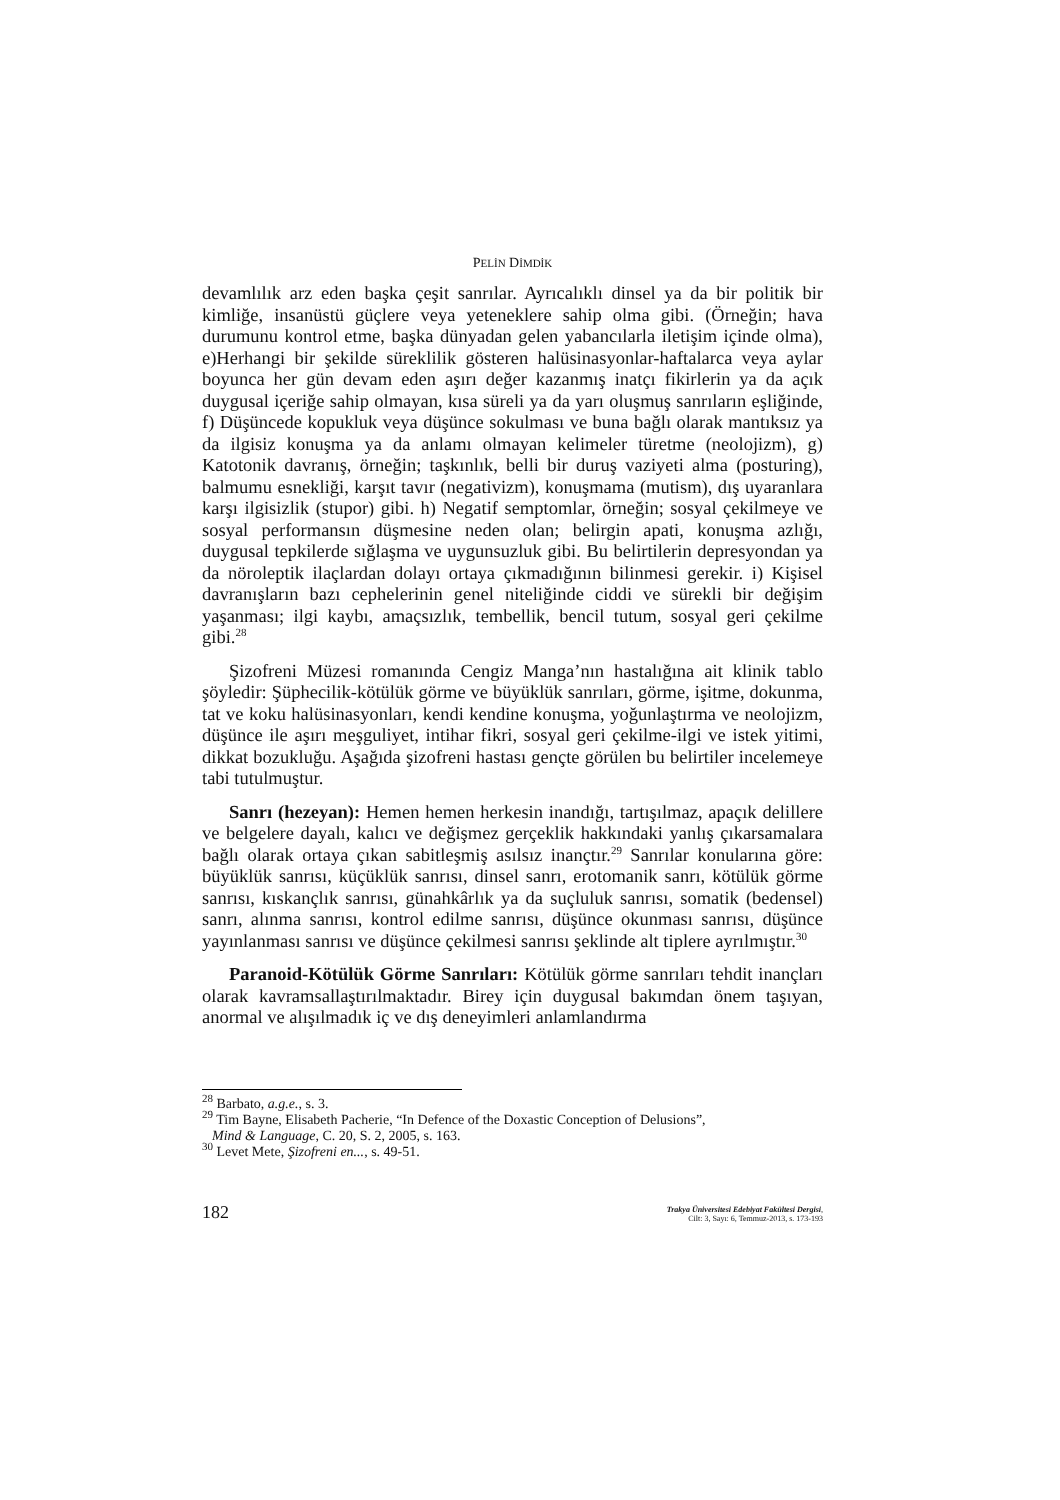PELİN DİMDİK
devamlılık arz eden başka çeşit sanrılar. Ayrıcalıklı dinsel ya da bir politik bir kimliğe, insanüstü güçlere veya yeteneklere sahip olma gibi. (Örneğin; hava durumunu kontrol etme, başka dünyadan gelen yabancılarla iletişim içinde olma), e)Herhangi bir şekilde süreklilik gösteren halüsinasyonlar-haftalarca veya aylar boyunca her gün devam eden aşırı değer kazanmış inatçı fikirlerin ya da açık duygusal içeriğe sahip olmayan, kısa süreli ya da yarı oluşmuş sanrıların eşliğinde, f) Düşüncede kopukluk veya düşünce sokulması ve buna bağlı olarak mantıksız ya da ilgisiz konuşma ya da anlamı olmayan kelimeler türetme (neolojizm), g) Katotonik davranış, örneğin; taşkınlık, belli bir duruş vaziyeti alma (posturing), balmumu esnekliği, karşıt tavır (negativizm), konuşmama (mutism), dış uyaranlara karşı ilgisizlik (stupor) gibi. h) Negatif semptomlar, örneğin; sosyal çekilmeye ve sosyal performansın düşmesine neden olan; belirgin apati, konuşma azlığı, duygusal tepkilerde sığlaşma ve uygunsuzluk gibi. Bu belirtilerin depresyondan ya da nöroleptik ilaçlardan dolayı ortaya çıkmadığının bilinmesi gerekir. i) Kişisel davranışların bazı cephelerinin genel niteliğinde ciddi ve sürekli bir değişim yaşanması; ilgi kaybı, amaçsızlık, tembellik, bencil tutum, sosyal geri çekilme gibi.<sup>28</sup>
Şizofreni Müzesi romanında Cengiz Manga’nın hastalığına ait klinik tablo şöyledir: Şüphecilik-kötülük görme ve büyüklük sanrıları, görme, işitme, dokunma, tat ve koku halüsinasyonları, kendi kendine konuşma, yoğunlaştırma ve neolojizm, düşünce ile aşırı meşguliyet, intihar fikri, sosyal geri çekilme-ilgi ve istek yitimi, dikkat bozukluğu. Aşağıda şizofreni hastası gençte görülen bu belirtiler incelemeye tabi tutulmuştur.
Sanrı (hezeyan): Hemen hemen herkesin inandığı, tartışılmaz, apaçık delillere ve belgelere dayalı, kalıcı ve değişmez gerçeklik hakkındaki yanlış çıkarsamalara bağlı olarak ortaya çıkan sabitleşmiş asılsız inançtır.<sup>29</sup> Sanrılar konularına göre: büyüklük sanrısı, küçüklük sanrısı, dinsel sanrı, erotomanik sanrı, kötülük görme sanrısı, kıskançlık sanrısı, günahkârlık ya da suçluluk sanrısı, somatik (bedensel) sanrı, alınma sanrısı, kontrol edilme sanrısı, düşünce okunması sanrısı, düşünce yayınlanması sanrısı ve düşünce çekilmesi sanrısı şeklinde alt tiplere ayrılmıştır.<sup>30</sup>
Paranoid-Kötülük Görme Sanrıları: Kötülük görme sanrıları tehdit inançları olarak kavramsallaştırılmaktadır. Birey için duygusal bakımdan önem taşıyan, anormal ve alışılmadık iç ve dış deneyimleri anlamlandırma
<sup>28</sup> Barbato, a.g.e., s. 3.
<sup>29</sup> Tim Bayne, Elisabeth Pacherie, “In Defence of the Doxastic Conception of Delusions”,
Mind & Language, C. 20, S. 2, 2005, s. 163.
<sup>30</sup> Levet Mete, Şizofreni en..., s. 49-51.
182
Trakya Üniversitesi Edebiyat Fakültesi Dergisi,
Cilt: 3, Sayı: 6, Temmuz-2013, s. 173-193